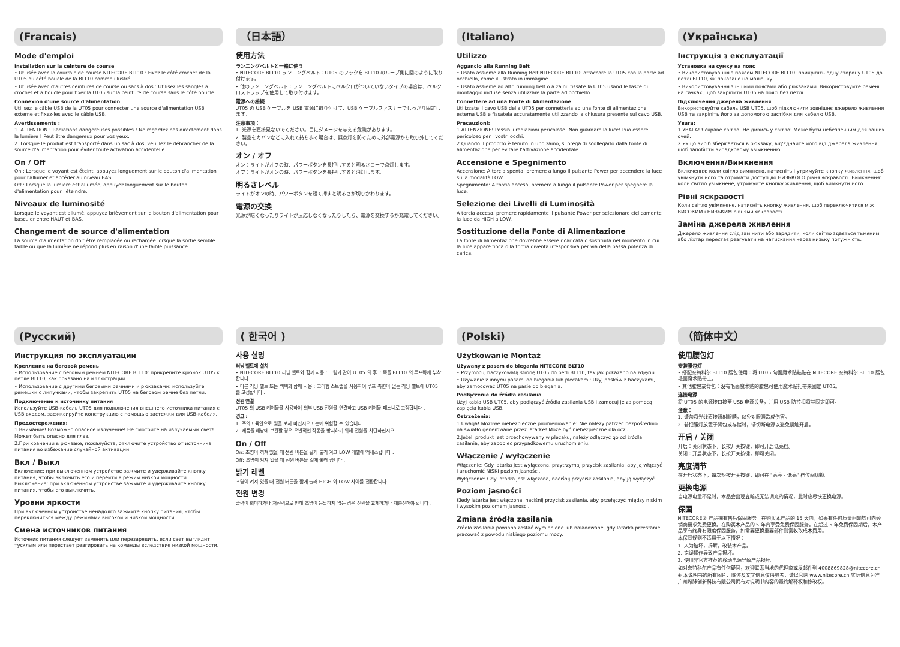(Francais)
Mode d'emploi
Installation sur la ceinture de course
• Utilisée avec la courroie de course NITECORE BLT10 : Fixez le côté crochet de la UT05 au côté boucle de la BLT10 comme illustré.
• Utilisée avec d'autres ceintures de course ou sacs à dos : Utilisez les sangles à crochet et à boucle pour fixer la UT05 sur la ceinture de course sans le côté boucle.
Connexion d'une source d'alimentation
Utilisez le câble USB de la UT05 pour connecter une source d'alimentation USB externe et fixez-les avec le câble USB.
Avertissements :
1. ATTENTION ! Radiations dangereuses possibles ! Ne regardez pas directement dans la lumière ! Peut être dangereux pour vos yeux.
2. Lorsque le produit est transporté dans un sac à dos, veuillez le débrancher de la source d'alimentation pour éviter toute activation accidentelle.
On / Off
On : Lorsque le voyant est éteint, appuyez longuement sur le bouton d'alimentation pour l'allumer et accéder au niveau BAS.
Off : Lorsque la lumière est allumée, appuyez longuement sur le bouton d'alimentation pour l'éteindre.
Niveaux de luminosité
Lorsque le voyant est allumé, appuyez brièvement sur le bouton d'alimentation pour basculer entre HAUT et BAS.
Changement de source d'alimentation
La source d'alimentation doit être remplacée ou rechargée lorsque la sortie semble faible ou que la lumière ne répond plus en raison d'une faible puissance.
（日本語）
使用方法
ランニングベルトと一緒に使う
• NITECORE BLT10 ランニングベルト：UT05 のフックを BLT10 のループ側に図のように取り付けます。
• 他のランニングベルト：ランニングベルトにベルクロがついていないタイプの場合は、ベルクロストラップを使用して取り付けます。
電源への接続
UT05 の USB ケーブルを USB 電源に取り付けて、USB ケーブルファスナーでしっかり固定します。
注意事項：
1. 光源を直接見ないでください。目にダメージを与える危険があります。
2. 製品をカバンなどに入れて持ち歩く場合は、誤点灯を防ぐために外部電源から取り外してください。
オン / オフ
オン：ライトがオフの時、パワーボタンを長押しすると明るさローで点灯します。
オフ：ライトがオンの時、パワーボタンを長押しすると消灯します。
明るさレベル
ライトがオンの時、パワーボタンを短く押すと明るさが切りかわります。
電源の交換
光源が暗くなったりライトが反応しなくなったりしたら、電源を交換するか充電してください。
(Italiano)
Utilizzo
Aggancio alla Running Belt
• Usato assieme alla Running Belt NITECORE BLT10: attaccare la UT05 con la parte ad occhiello, come illustrato in immagine.
• Usato assieme ad altri running belt o a zaini: fissate la UT05 usand le fasce di montaggio incluse senza utilizzare la parte ad occhiello.
Connettere ad una Fonte di Alimentazione
Utilizzate il cavo USB della UT05 per connetterla ad una fonte di alimentazione esterna USB e fissatela accuratamente utilizzando la chiusura presente sul cavo USB.
Precauzioni:
1.ATTENZIONE! Possibili radiazioni pericolose! Non guardare la luce! Può essere pericoloso per i vostri occhi.
2.Quando il prodotto è tenuto in uno zaino, si prega di scollegarlo dalla fonte di alimentazione per evitare l'attivazione accidentale.
Accensione e Spegnimento
Accensione: A torcia spenta, premere a lungo il pulsante Power per accendere la luce sulla modalità LOW.
Spegnimento: A torcia accesa, premere a lungo il pulsante Power per spegnere la luce.
Selezione dei Livelli di Luminosità
A torcia accesa, premere rapidamente il pulsante Power per selezionare ciclicamente la luce da HIGH a LOW.
Sostituzione della Fonte di Alimentazione
La fonte di alimentazione dovrebbe essere ricaricata o sostituita nel momento in cui la luce appare fioca o la torcia diventa irresponsiva per via della bassa potenza di carica.
(Українська)
Інструкція з експлуатації
Установка на сумку на пояс
• Використовування з поясом NITECORE BLT10: прикріпіть одну сторону UT05 до петлі BLT10, як показано на малюнку.
• Використовування з іншими поясами або рюкзаками. Використовуйте ремені на гачках, щоб закріпити UT05 на поясі без петлі.
Підключення джерела живлення
Використовуйте кабель USB UT05, щоб підключити зовнішнє джерело живлення USB та закріпіть його за допомогою застібки для кабелю USB.
Увага:
1.УВАГА! Яскраве світло! Не дивись у світло! Може бути небезпечним для ваших очей.
2.Якщо виріб зберігається в рюкзаку, від'єднайте його від джерела живлення, щоб запобігти випадковому ввімкненню.
Включення/Вимкнення
Включення: коли світло вимкнено, натисніть і утримуйте кнопку живлення, щоб увімкнути його та отримати доступ до НИЗЬКОГО рівня яскравості. Вимкнення: коли світло увімкнене, утримуйте кнопку живлення, щоб вимкнути його.
Рівні яскравості
Коли світло увімкнене, натисніть кнопку живлення, щоб переключитися між ВИСОКИМ і НИЗЬКИМ рівнями яскравості.
Заміна джерела живлення
Джерело живлення слід замінити або зарядити, коли світло здається тьмяним або ліхтар перестає реагувати на натискання через низьку потужність.
(Русский)
Инструкция по эксплуатации
Крепление на беговой ремень
• Использование с беговым ремнем NITECORE BLT10: прикрепите крючок UT05 к петле BLT10, как показано на иллюстрации.
• Использование с другими беговыми ремнями и рюкзаками: используйте ремешки с липучками, чтобы закрепить UT05 на беговом ремне без петли.
Подключение к источнику питания
Используйте USB-кабель UT05 для подключения внешнего источника питания с USB входом, зафиксируйте конструкцию с помощью застежки для USB-кабеля.
Предостережения:
1.Внимание! Возможно опасное излучение! Не смотрите на излучаемый свет! Может быть опасно для глаз.
2.При хранении в рюкзаке, пожалуйста, отключите устройство от источника питания во избежание случайной активации.
Вкл / Выкл
Включение: при выключенном устройстве зажмите и удерживайте кнопку питания, чтобы включить его и перейти в режим низкой мощности. Выключение: при включенном устройстве зажмите и удерживайте кнопку питания, чтобы его выключить.
Уровни яркости
При включенном устройстве ненадолго зажмите кнопку питания, чтобы переключиться между режимами высокой и низкой мощности.
Смена источников питания
Источник питания следует заменить или перезарядить, если свет выглядит тусклым или перестает реагировать на команды вследствие низкой мощности.
( 한국어 )
사용 설명
러닝 벨트에 설치
• NITECORE BLT10 러닝 벨트와 함께 사용 : 그림과 같이 UT05 의 후크 쪽을 BLT10 의 루프쪽에 부착합니다 .
• 다른 러닝 벨트 또는 백팩과 함께 사용 : 고리형 스트랩을 사용하여 루프 측면이 없는 러닝 벨트에 UT05 를 고정합니다 .
전원 연결
UT05 의 USB 케이블을 사용하여 외부 USB 전원을 연결하고 USB 케이블 패스너로 고정합니다 .
경고 :
1. 주의 ! 육안으로 빛을 보지 마십시오 ! 눈에 위험할 수 있습니다 .
2. 제품을 배낭에 보관할 경우 우발적인 작동을 방지하기 위해 전원을 차단하십시오 .
On / Off
On: 조명이 꺼져 있을 때 전원 버튼을 길게 눌러 켜고 LOW 레벨에 액세스합니다 .
Off: 조명이 켜져 있을 때 전원 버튼을 길게 눌러 끕니다 .
밝기 레벨
조명이 켜져 있을 때 전원 버튼을 짧게 눌러 HIGH 와 LOW 사이를 전환합니다 .
전원 변경
출력이 희미하거나 저전력으로 인해 조명이 응답하지 않는 경우 전원을 교체하거나 재충전해야 합니다 .
(Polski)
Użytkowanie Montaż
Używany z pasem do biegania NITECORE BLT10
• Przymocuj haczykowatą stronę UT05 do pętli BLT10, tak jak pokazano na zdjęciu.
• Używanie z innymi pasami do biegania lub plecakami: Użyj pasków z haczykami, aby zamocować UT05 na pasie do biegania.
Podłączenie do źródła zasilania
Użyj kabla USB UT05, aby podłączyć źródła zasilania USB i zamocuj je za pomocą zapięcia kabla USB.
Ostrzeżenia:
1.Uwaga! Możliwe niebezpieczne promieniowanie! Nie należy patrzeć bezpośrednio na światło generowane przez latarkę! Może być niebezpieczne dla oczu.
2.Jeżeli produkt jest przechowywany w plecaku, należy odłączyć go od źródła zasilania, aby zapobiec przypadkowemu uruchomieniu.
Włączenie / wyłączenie
Włączenie: Gdy latarka jest wyłączona, przytrzymaj przycisk zasilania, aby ją włączyć i uruchomić NISKI poziom jasności.
Wyłączenie: Gdy latarka jest włączona, naciśnij przycisk zasilania, aby ją wyłączyć.
Poziom jasności
Kiedy latarka jest włączona, naciśnij przycisk zasilania, aby przełączyć między niskim i wysokim poziomem jasności.
Zmiana źródła zasilania
Źródło zasilania powinno zostać wymienione lub naładowane, gdy latarka przestanie pracować z powodu niskiego poziomu mocy.
（简体中文）
使用腰包灯
安装腰包灯
• 搭配奈特科尔 BLT10 腰包使用：将 UT05 勾面魔术贴粘贴在 NITECORE 奈特科尔 BLT10 腰包毛面魔术贴带上。
• 其他腰包或背包：没有毛面魔术贴的腰包可使用魔术贴扎带来固定 UT05。
连接电源
将 UT05 的电源接口接至 USB 电源设备，并用 USB 防拉扣将其固定即可。
注意：
1. 请勿将光线直接照射眼睛，以免对眼睛造成伤害。
2. 若把腰灯放置于背包或存储时，请切断电源以避免误触开启。
开启 / 关闭
开启：关闭状态下，长按开关按键，即可开启低亮档。
关闭：开启状态下，长按开关按键，即可关闭。
亮度调节
在开启状态下，每次短按开关按键，即可在 "高亮 - 低亮" 档位间切换。
更换电源
当电源电量不足时，本品会出现变暗或无法调光的情况，此时应尽快更换电源。
保固
NITECORE® 产品拥有售后保固服务。在购买本产品的 15 天内，如果有任何质量问题均可向经销商要求免费更换。在购买本产品的 5 年内享受免费保固服务。在超过 5 年免费保固期后，本产品享有终身有限度保固服务，如需要更换重要部件则需收取成本费用。
本保固规则不适用于以下情况：
1. 人为破坏，拆解，改装本产品。
2. 错误操作导致产品损坏。
3. 使用非官方推荐的移动电源导致产品损坏。
如对奈特科尔产品有任何疑问，欢迎联系当地的代理商或发邮件到 4008869828@nitecore.cn
※ 本说明书的所有图片、陈述及文字信息仅供参考，请以官网 www.nitecore.cn 实际信息为准。广州希脉创新科技有限公司拥有对说明书内容的最终解释权和修改权。